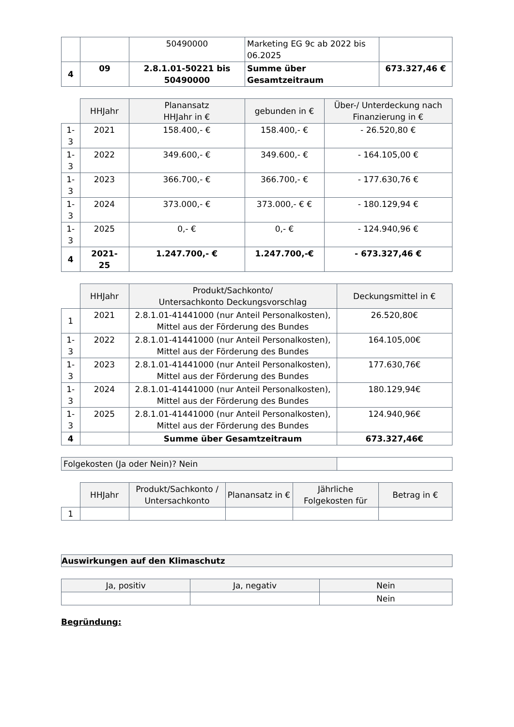| | | 50490000 | Marketing EG 9c ab 2022 bis 06.2025 | |
| 4 | 09 | 2.8.1.01-50221 bis 50490000 | Summe über Gesamtzeitraum | 673.327,46 € |
| | HHJahr | Planansatz HHJahr in € | gebunden in € | Über-/ Unterdeckung nach Finanzierung in € |
| 1- 3 | 2021 | 158.400,- € | 158.400,- € | - 26.520,80 € |
| 1- 3 | 2022 | 349.600,- € | 349.600,- € | - 164.105,00 € |
| 1- 3 | 2023 | 366.700,- € | 366.700,- € | - 177.630,76 € |
| 1- 3 | 2024 | 373.000,- € | 373.000,- € € | - 180.129,94 € |
| 1- 3 | 2025 | 0,- € | 0,- € | - 124.940,96 € |
| 4 | 2021- 25 | 1.247.700,- € | 1.247.700,-€ | - 673.327,46 € |
| | HHJahr | Produkt/Sachkonto/ Untersachkonto Deckungsvorschlag | Deckungsmittel in € |
| 1 | 2021 | 2.8.1.01-41441000 (nur Anteil Personalkosten), Mittel aus der Förderung des Bundes | 26.520,80€ |
| 1- 3 | 2022 | 2.8.1.01-41441000 (nur Anteil Personalkosten), Mittel aus der Förderung des Bundes | 164.105,00€ |
| 1- 3 | 2023 | 2.8.1.01-41441000 (nur Anteil Personalkosten), Mittel aus der Förderung des Bundes | 177.630,76€ |
| 1- 3 | 2024 | 2.8.1.01-41441000 (nur Anteil Personalkosten), Mittel aus der Förderung des Bundes | 180.129,94€ |
| 1- 3 | 2025 | 2.8.1.01-41441000 (nur Anteil Personalkosten), Mittel aus der Förderung des Bundes | 124.940,96€ |
| 4 | | Summe über Gesamtzeitraum | 673.327,46€ |
| Folgekosten (Ja oder Nein)? Nein | |
| | HHJahr | Produkt/Sachkonto / Untersachkonto | Planansatz in € | Jährliche Folgekosten für | Betrag in € |
| 1 | | | | | |
| Auswirkungen auf den Klimaschutz |
| --- |
| Ja, positiv | Ja, negativ | Nein |
| --- | --- | --- |
| | | Nein |
Begründung: